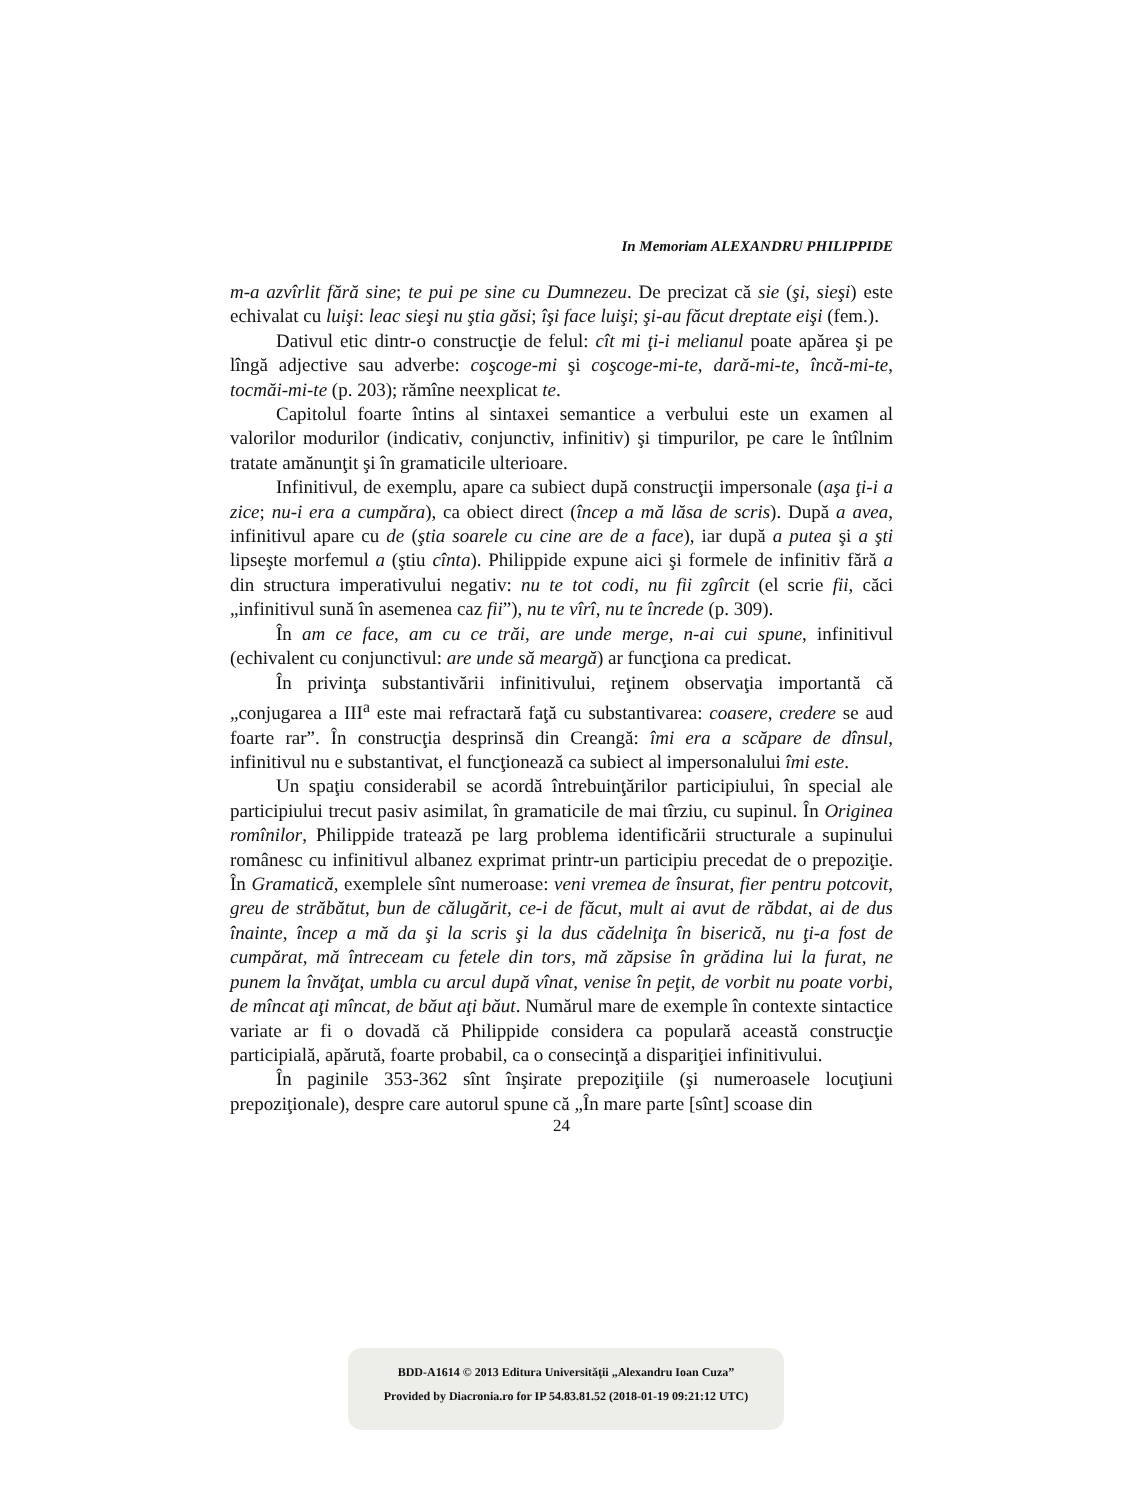In Memoriam ALEXANDRU PHILIPPIDE
m-a azvîrlit fără sine; te pui pe sine cu Dumnezeu. De precizat că sie (şi, sieşi) este echivalat cu luişi: leac sieşi nu ştia găsi; îşi face luişi; şi-au făcut dreptate eişi (fem.).
Dativul etic dintr-o construcţie de felul: cît mi ţi-i melianul poate apărea şi pe lîngă adjective sau adverbe: coşcoge-mi şi coşcoge-mi-te, dară-mi-te, încă-mi-te, tocmăi-mi-te (p. 203); rămîne neexplicat te.
Capitolul foarte întins al sintaxei semantice a verbului este un examen al valorilor modurilor (indicativ, conjunctiv, infinitiv) şi timpurilor, pe care le întîlnim tratate amănunţit şi în gramaticile ulterioare.
Infinitivul, de exemplu, apare ca subiect după construcţii impersonale (aşa ţi-i a zice; nu-i era a cumpăra), ca obiect direct (încep a mă lăsa de scris). După a avea, infinitivul apare cu de (ştia soarele cu cine are de a face), iar după a putea şi a şti lipseşte morfemul a (ştiu cînta). Philippide expune aici şi formele de infinitiv fără a din structura imperativului negativ: nu te tot codi, nu fii zgîrcit (el scrie fii, căci „infinitivul sună în asemenea caz fii”), nu te vîrî, nu te încrede (p. 309).
În am ce face, am cu ce trăi, are unde merge, n-ai cui spune, infinitivul (echivalent cu conjunctivul: are unde să meargă) ar funcţiona ca predicat.
În privinţa substantivării infinitivului, reţinem observaţia importantă că „conjugarea a III<sup>a</sup> este mai refractară faţă cu substantivarea: coasere, credere se aud foarte rar”. În construcţia desprinsă din Creangă: îmi era a scăpare de dînsul, infinitivul nu e substantivat, el funcţionează ca subiect al impersonalului îmi este.
Un spaţiu considerabil se acordă întrebuinţărilor participiului, în special ale participiului trecut pasiv asimilat, în gramaticile de mai tîrziu, cu supinul. În Originea romînilor, Philippide tratează pe larg problema identificării structurale a supinului românesc cu infinitivul albanez exprimat printr-un participiu precedat de o prepoziţie. În Gramatică, exemplele sînt numeroase: veni vremea de însurat, fier pentru potcovit, greu de străbătut, bun de călugărit, ce-i de făcut, mult ai avut de răbdat, ai de dus înainte, încep a mă da şi la scris şi la dus cădelniţa în biserică, nu ţi-a fost de cumpărat, mă întreceam cu fetele din tors, mă zăpsise în grădina lui la furat, ne punem la învăţat, umbla cu arcul după vînat, venise în peţit, de vorbit nu poate vorbi, de mîncat aţi mîncat, de băut aţi băut. Numărul mare de exemple în contexte sintactice variate ar fi o dovadă că Philippide considera ca populară această construcţie participială, apărută, foarte probabil, ca o consecinţă a dispariţiei infinitivului.
În paginile 353-362 sînt înşirate prepoziţiile (şi numeroasele locuţiuni prepoziţionale), despre care autorul spune că „În mare parte [sînt] scoase din
24
BDD-A1614 © 2013 Editura Universităţii „Alexandru Ioan Cuza”
Provided by Diacronia.ro for IP 54.83.81.52 (2018-01-19 09:21:12 UTC)